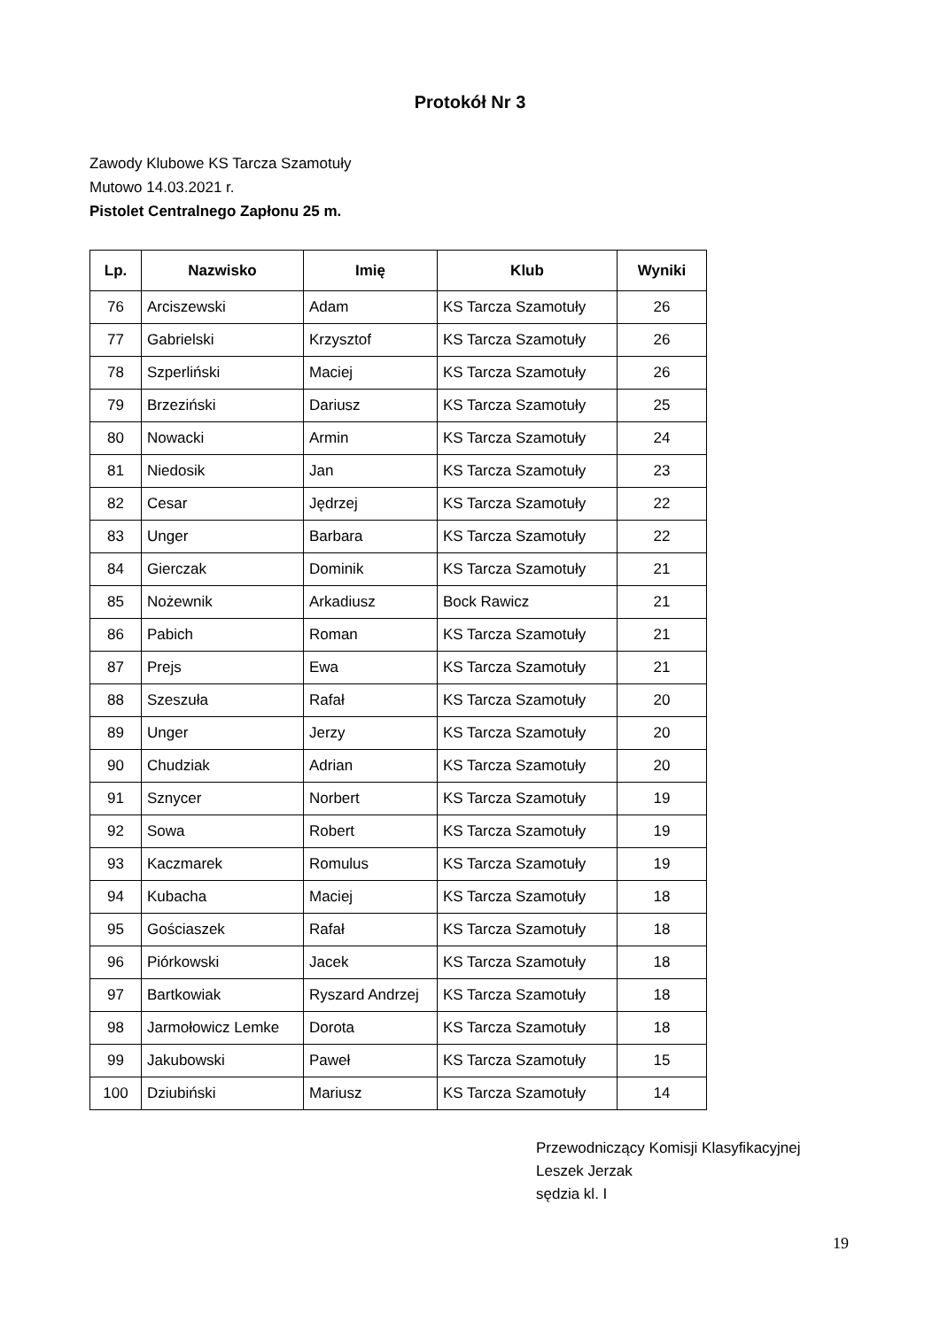Protokół Nr 3
Zawody Klubowe KS Tarcza Szamotuły
Mutowo 14.03.2021 r.
Pistolet Centralnego Zapłonu 25 m.
| Lp. | Nazwisko | Imię | Klub | Wyniki |
| --- | --- | --- | --- | --- |
| 76 | Arciszewski | Adam | KS Tarcza Szamotuły | 26 |
| 77 | Gabrielski | Krzysztof | KS Tarcza Szamotuły | 26 |
| 78 | Szperliński | Maciej | KS Tarcza Szamotuły | 26 |
| 79 | Brzeziński | Dariusz | KS Tarcza Szamotuły | 25 |
| 80 | Nowacki | Armin | KS Tarcza Szamotuły | 24 |
| 81 | Niedosik | Jan | KS Tarcza Szamotuły | 23 |
| 82 | Cesar | Jędrzej | KS Tarcza Szamotuły | 22 |
| 83 | Unger | Barbara | KS Tarcza Szamotuły | 22 |
| 84 | Gierczak | Dominik | KS Tarcza Szamotuły | 21 |
| 85 | Nożewnik | Arkadiusz | Bock Rawicz | 21 |
| 86 | Pabich | Roman | KS Tarcza Szamotuły | 21 |
| 87 | Prejs | Ewa | KS Tarcza Szamotuły | 21 |
| 88 | Szeszuła | Rafał | KS Tarcza Szamotuły | 20 |
| 89 | Unger | Jerzy | KS Tarcza Szamotuły | 20 |
| 90 | Chudziak | Adrian | KS Tarcza Szamotuły | 20 |
| 91 | Sznycer | Norbert | KS Tarcza Szamotuły | 19 |
| 92 | Sowa | Robert | KS Tarcza Szamotuły | 19 |
| 93 | Kaczmarek | Romulus | KS Tarcza Szamotuły | 19 |
| 94 | Kubacha | Maciej | KS Tarcza Szamotuły | 18 |
| 95 | Gościaszek | Rafał | KS Tarcza Szamotuły | 18 |
| 96 | Piórkowski | Jacek | KS Tarcza Szamotuły | 18 |
| 97 | Bartkowiak | Ryszard Andrzej | KS Tarcza Szamotuły | 18 |
| 98 | Jarmołowicz Lemke | Dorota | KS Tarcza Szamotuły | 18 |
| 99 | Jakubowski | Paweł | KS Tarcza Szamotuły | 15 |
| 100 | Dziubiński | Mariusz | KS Tarcza Szamotuły | 14 |
Przewodniczący Komisji Klasyfikacyjnej
Leszek Jerzak
sędzia kl. I
19